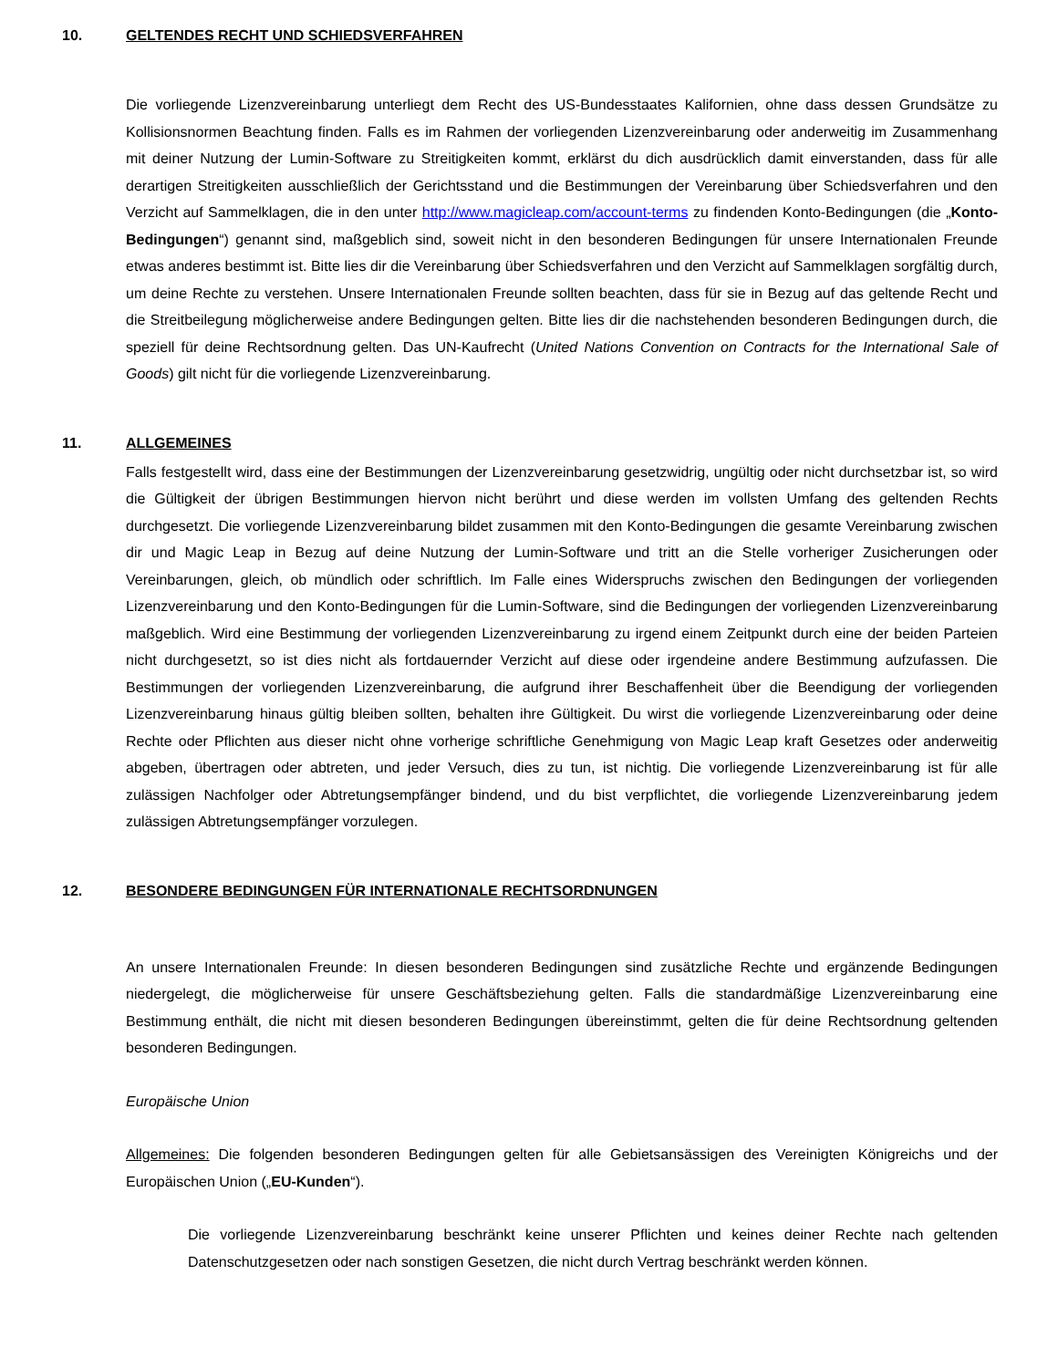10. GELTENDES RECHT UND SCHIEDSVERFAHREN
Die vorliegende Lizenzvereinbarung unterliegt dem Recht des US-Bundesstaates Kalifornien, ohne dass dessen Grundsätze zu Kollisionsnormen Beachtung finden. Falls es im Rahmen der vorliegenden Lizenzvereinbarung oder anderweitig im Zusammenhang mit deiner Nutzung der Lumin-Software zu Streitigkeiten kommt, erklärst du dich ausdrücklich damit einverstanden, dass für alle derartigen Streitigkeiten ausschließlich der Gerichtsstand und die Bestimmungen der Vereinbarung über Schiedsverfahren und den Verzicht auf Sammelklagen, die in den unter http://www.magicleap.com/account-terms zu findenden Konto-Bedingungen (die „Konto-Bedingungen“) genannt sind, maßgeblich sind, soweit nicht in den besonderen Bedingungen für unsere Internationalen Freunde etwas anderes bestimmt ist. Bitte lies dir die Vereinbarung über Schiedsverfahren und den Verzicht auf Sammelklagen sorgfältig durch, um deine Rechte zu verstehen. Unsere Internationalen Freunde sollten beachten, dass für sie in Bezug auf das geltende Recht und die Streitbeilegung möglicherweise andere Bedingungen gelten. Bitte lies dir die nachstehenden besonderen Bedingungen durch, die speziell für deine Rechtsordnung gelten. Das UN-Kaufrecht (United Nations Convention on Contracts for the International Sale of Goods) gilt nicht für die vorliegende Lizenzvereinbarung.
11. ALLGEMEINES
Falls festgestellt wird, dass eine der Bestimmungen der Lizenzvereinbarung gesetzwidrig, ungültig oder nicht durchsetzbar ist, so wird die Gültigkeit der übrigen Bestimmungen hiervon nicht berührt und diese werden im vollsten Umfang des geltenden Rechts durchgesetzt. Die vorliegende Lizenzvereinbarung bildet zusammen mit den Konto-Bedingungen die gesamte Vereinbarung zwischen dir und Magic Leap in Bezug auf deine Nutzung der Lumin-Software und tritt an die Stelle vorheriger Zusicherungen oder Vereinbarungen, gleich, ob mündlich oder schriftlich. Im Falle eines Widerspruchs zwischen den Bedingungen der vorliegenden Lizenzvereinbarung und den Konto-Bedingungen für die Lumin-Software, sind die Bedingungen der vorliegenden Lizenzvereinbarung maßgeblich. Wird eine Bestimmung der vorliegenden Lizenzvereinbarung zu irgend einem Zeitpunkt durch eine der beiden Parteien nicht durchgesetzt, so ist dies nicht als fortdauernder Verzicht auf diese oder irgendeine andere Bestimmung aufzufassen. Die Bestimmungen der vorliegenden Lizenzvereinbarung, die aufgrund ihrer Beschaffenheit über die Beendigung der vorliegenden Lizenzvereinbarung hinaus gültig bleiben sollten, behalten ihre Gültigkeit. Du wirst die vorliegende Lizenzvereinbarung oder deine Rechte oder Pflichten aus dieser nicht ohne vorherige schriftliche Genehmigung von Magic Leap kraft Gesetzes oder anderweitig abgeben, übertragen oder abtreten, und jeder Versuch, dies zu tun, ist nichtig. Die vorliegende Lizenzvereinbarung ist für alle zulässigen Nachfolger oder Abtretungsempfänger bindend, und du bist verpflichtet, die vorliegende Lizenzvereinbarung jedem zulässigen Abtretungsempfänger vorzulegen.
12. BESONDERE BEDINGUNGEN FÜR INTERNATIONALE RECHTSORDNUNGEN
An unsere Internationalen Freunde: In diesen besonderen Bedingungen sind zusätzliche Rechte und ergänzende Bedingungen niedergelegt, die möglicherweise für unsere Geschäftsbeziehung gelten. Falls die standardmäßige Lizenzvereinbarung eine Bestimmung enthält, die nicht mit diesen besonderen Bedingungen übereinstimmt, gelten die für deine Rechtsordnung geltenden besonderen Bedingungen.
Europäische Union
Allgemeines: Die folgenden besonderen Bedingungen gelten für alle Gebietsansässigen des Vereinigten Königreichs und der Europäischen Union („EU-Kunden“).
Die vorliegende Lizenzvereinbarung beschränkt keine unserer Pflichten und keines deiner Rechte nach geltenden Datenschutzgesetzen oder nach sonstigen Gesetzen, die nicht durch Vertrag beschränkt werden können.